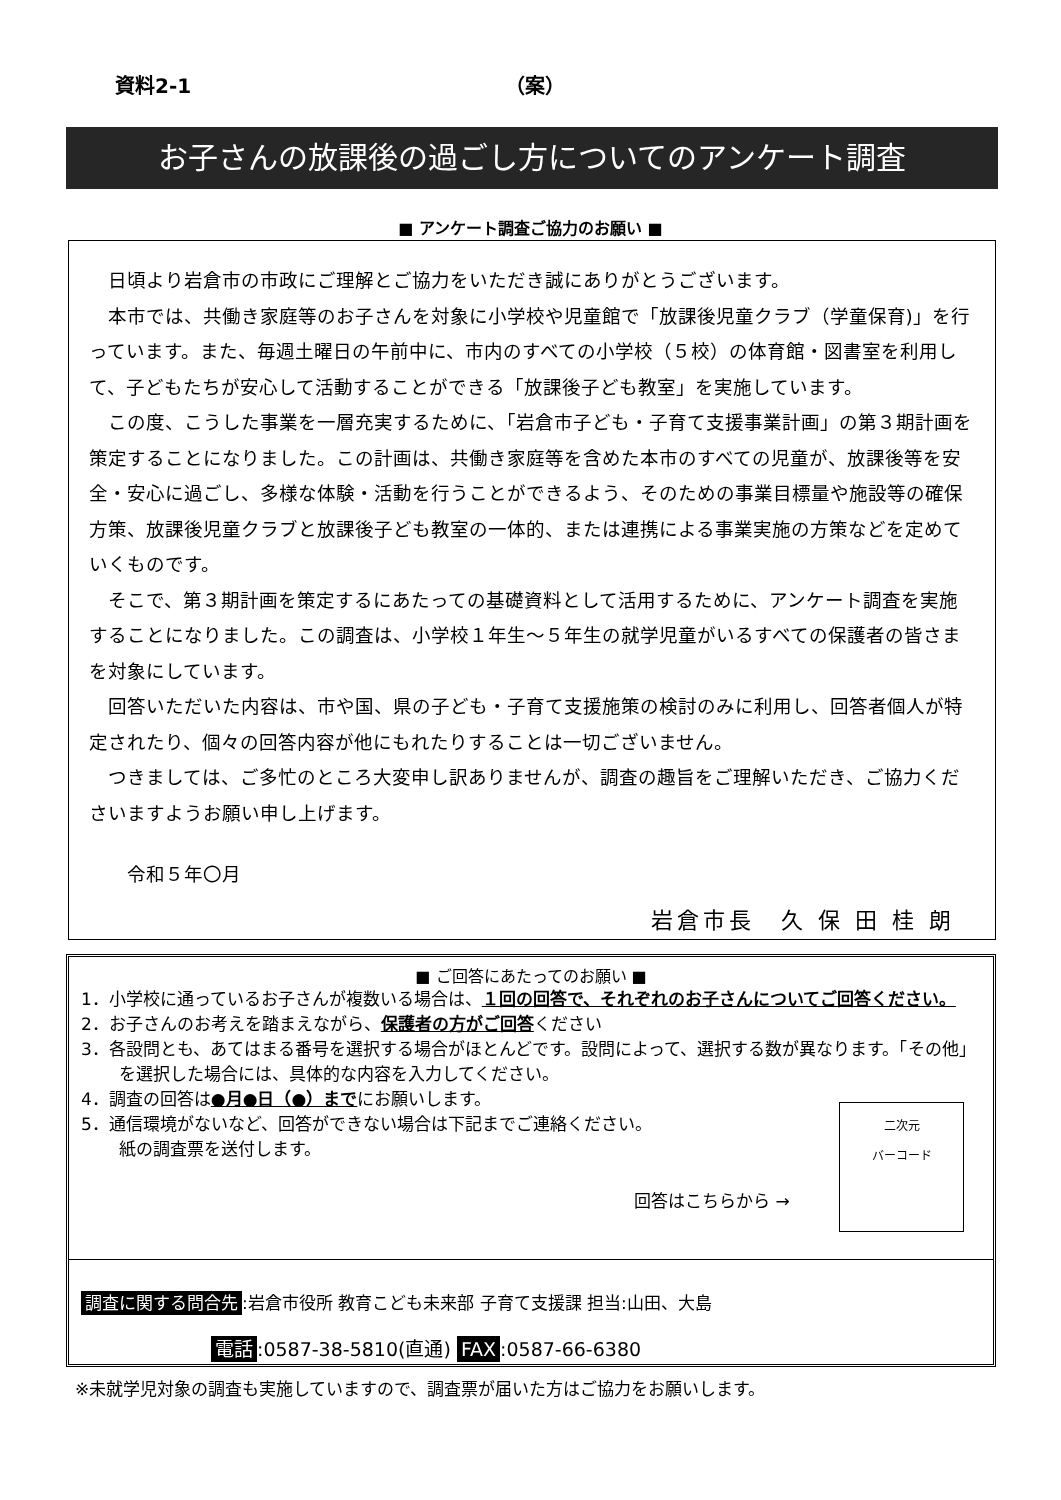資料2-1 （案）
お子さんの放課後の過ごし方についてのアンケート調査
■ アンケート調査ご協力のお願い ■
日頃より岩倉市の市政にご理解とご協力をいただき誠にありがとうございます。
本市では、共働き家庭等のお子さんを対象に小学校や児童館で「放課後児童クラブ（学童保育)」を行っています。また、毎週土曜日の午前中に、市内のすべての小学校（５校）の体育館・図書室を利用して、子どもたちが安心して活動することができる「放課後子ども教室」を実施しています。
この度、こうした事業を一層充実するために、「岩倉市子ども・子育て支援事業計画」の第３期計画を策定することになりました。この計画は、共働き家庭等を含めた本市のすべての児童が、放課後等を安全・安心に過ごし、多様な体験・活動を行うことができるよう、そのための事業目標量や施設等の確保方策、放課後児童クラブと放課後子ども教室の一体的、または連携による事業実施の方策などを定めていくものです。
そこで、第３期計画を策定するにあたっての基礎資料として活用するために、アンケート調査を実施することになりました。この調査は、小学校１年生～５年生の就学児童がいるすべての保護者の皆さまを対象にしています。
回答いただいた内容は、市や国、県の子ども・子育て支援施策の検討のみに利用し、回答者個人が特定されたり、個々の回答内容が他にもれたりすることは一切ございません。
つきましては、ご多忙のところ大変申し訳ありませんが、調査の趣旨をご理解いただき、ご協力くださいますようお願い申し上げます。
令和５年〇月
岩倉市長　久 保 田 桂 朗
■ ご回答にあたってのお願い ■
1．小学校に通っているお子さんが複数いる場合は、１回の回答で、それぞれのお子さんについてご回答ください。
2．お子さんのお考えを踏まえながら、保護者の方がご回答ください
3．各設問とも、あてはまる番号を選択する場合がほとんどです。設問によって、選択する数が異なります。「その他」を選択した場合には、具体的な内容を入力してください。
4．調査の回答は●月●日（●）までにお願いします。
5．通信環境がないなど、回答ができない場合は下記までご連絡ください。
紙の調査票を送付します。
回答はこちらから →
二次元
バーコード
調査に関する問合先:岩倉市役所 教育こども未来部 子育て支援課 担当:山田、大島
電話:0587-38-5810(直通) FAX:0587-66-6380
※未就学児対象の調査も実施していますので、調査票が届いた方はご協力をお願いします。